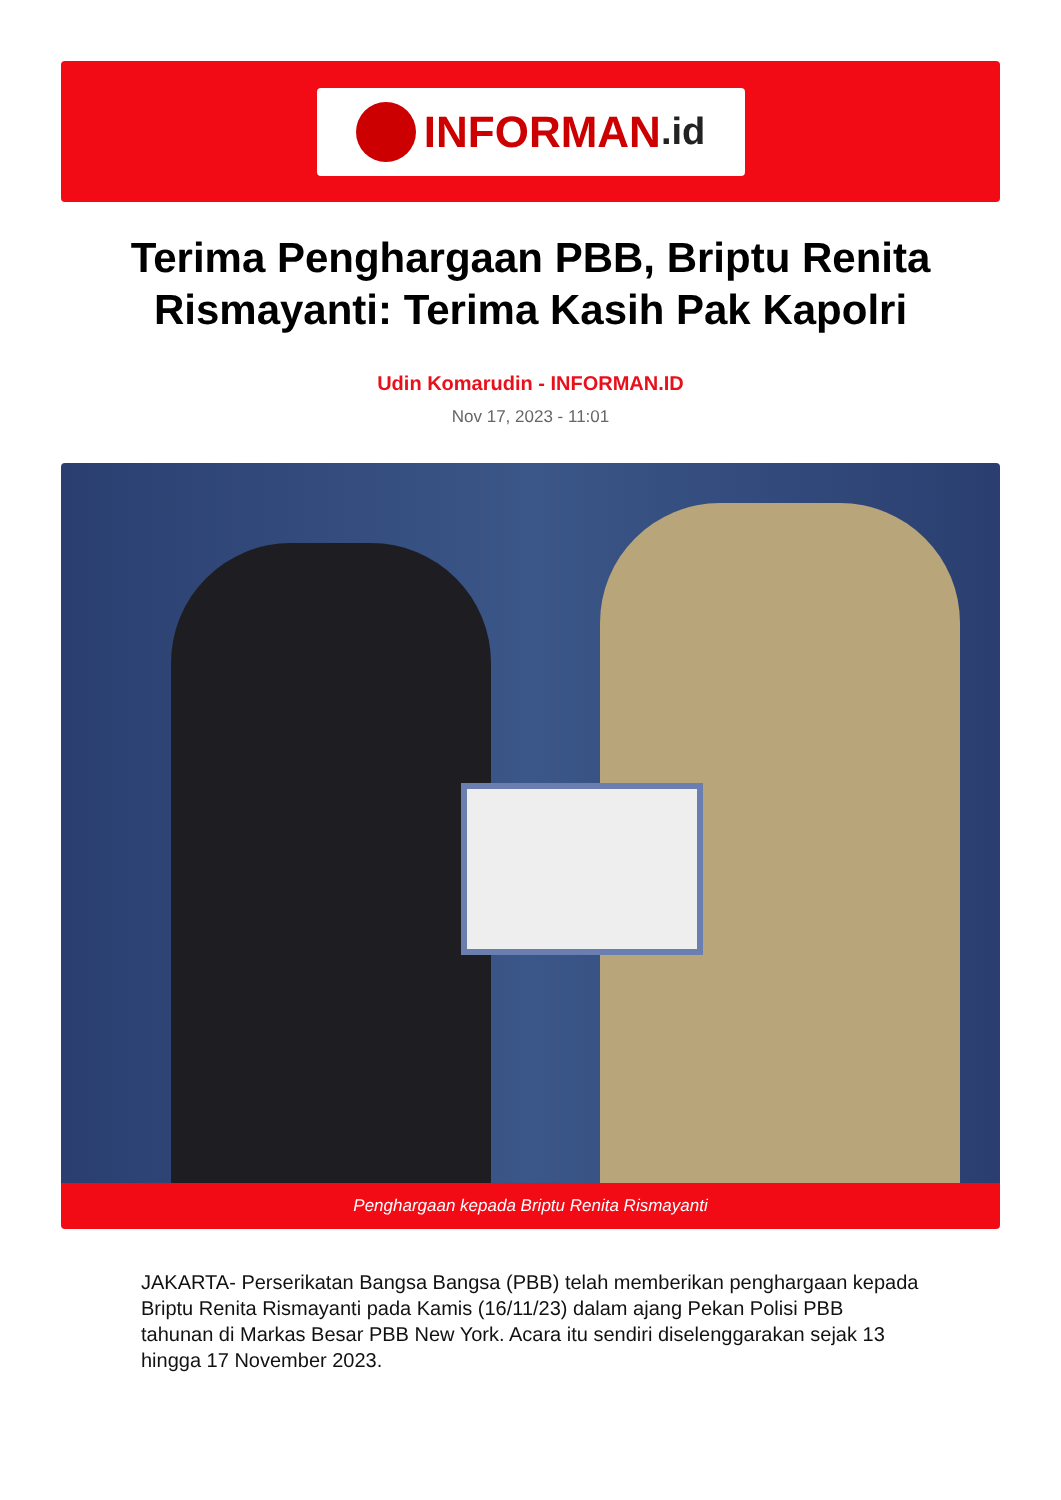INFORMAN.id
Terima Penghargaan PBB, Briptu Renita Rismayanti: Terima Kasih Pak Kapolri
Udin Komarudin - INFORMAN.ID
Nov 17, 2023 - 11:01
Penghargaan kepada Briptu Renita Rismayanti
JAKARTA- Perserikatan Bangsa Bangsa (PBB) telah memberikan penghargaan kepada Briptu Renita Rismayanti pada Kamis (16/11/23) dalam ajang Pekan Polisi PBB tahunan di Markas Besar PBB New York. Acara itu sendiri diselenggarakan sejak 13 hingga 17 November 2023.